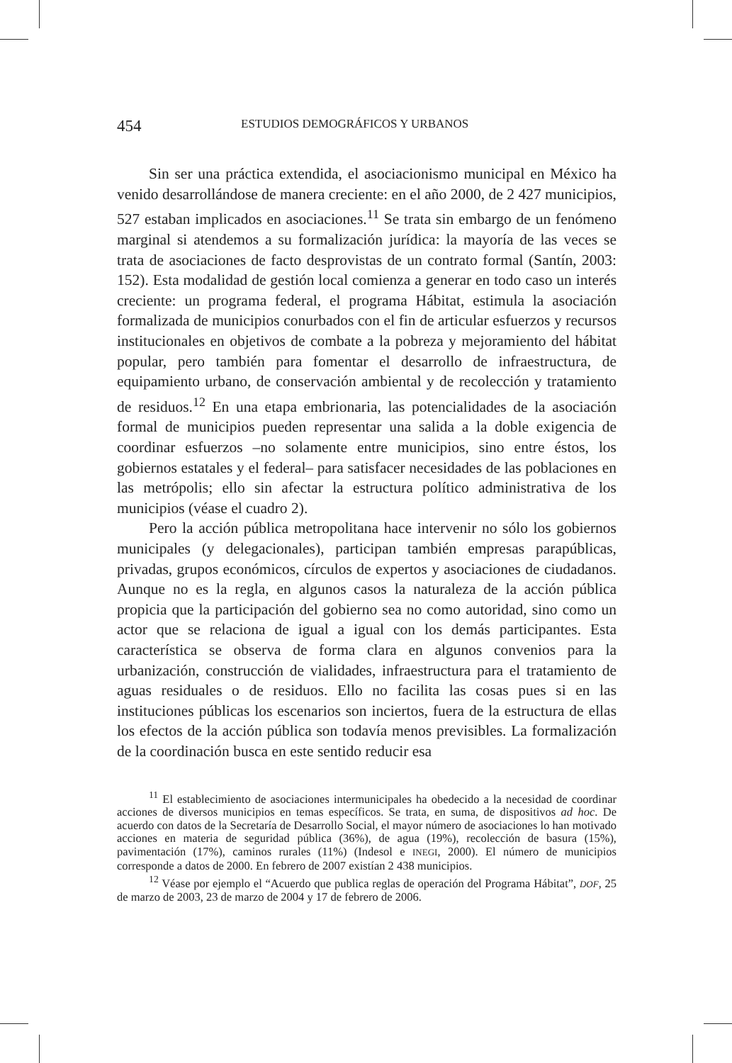454 ESTUDIOS DEMOGRÁFICOS Y URBANOS
Sin ser una práctica extendida, el asociacionismo municipal en México ha venido desarrollándose de manera creciente: en el año 2000, de 2 427 municipios, 527 estaban implicados en asociaciones.<sup>11</sup> Se trata sin embargo de un fenómeno marginal si atendemos a su formalización jurídica: la mayoría de las veces se trata de asociaciones de facto desprovistas de un contrato formal (Santín, 2003: 152). Esta modalidad de gestión local comienza a generar en todo caso un interés creciente: un programa federal, el programa Hábitat, estimula la asociación formalizada de municipios conurbados con el fin de articular esfuerzos y recursos institucionales en objetivos de combate a la pobreza y mejoramiento del hábitat popular, pero también para fomentar el desarrollo de infraestructura, de equipamiento urbano, de conservación ambiental y de recolección y tratamiento de residuos.<sup>12</sup> En una etapa embrionaria, las potencialidades de la asociación formal de municipios pueden representar una salida a la doble exigencia de coordinar esfuerzos –no solamente entre municipios, sino entre éstos, los gobiernos estatales y el federal– para satisfacer necesidades de las poblaciones en las metrópolis; ello sin afectar la estructura político administrativa de los municipios (véase el cuadro 2).
Pero la acción pública metropolitana hace intervenir no sólo los gobiernos municipales (y delegacionales), participan también empresas parapúblicas, privadas, grupos económicos, círculos de expertos y asociaciones de ciudadanos. Aunque no es la regla, en algunos casos la naturaleza de la acción pública propicia que la participación del gobierno sea no como autoridad, sino como un actor que se relaciona de igual a igual con los demás participantes. Esta característica se observa de forma clara en algunos convenios para la urbanización, construcción de vialidades, infraestructura para el tratamiento de aguas residuales o de residuos. Ello no facilita las cosas pues si en las instituciones públicas los escenarios son inciertos, fuera de la estructura de ellas los efectos de la acción pública son todavía menos previsibles. La formalización de la coordinación busca en este sentido reducir esa
<sup>11</sup> El establecimiento de asociaciones intermunicipales ha obedecido a la necesidad de coordinar acciones de diversos municipios en temas específicos. Se trata, en suma, de dispositivos ad hoc. De acuerdo con datos de la Secretaría de Desarrollo Social, el mayor número de asociaciones lo han motivado acciones en materia de seguridad pública (36%), de agua (19%), recolección de basura (15%), pavimentación (17%), caminos rurales (11%) (Indesol e INEGI, 2000). El número de municipios corresponde a datos de 2000. En febrero de 2007 existían 2 438 municipios.
<sup>12</sup> Véase por ejemplo el “Acuerdo que publica reglas de operación del Programa Hábitat”, DOF, 25 de marzo de 2003, 23 de marzo de 2004 y 17 de febrero de 2006.